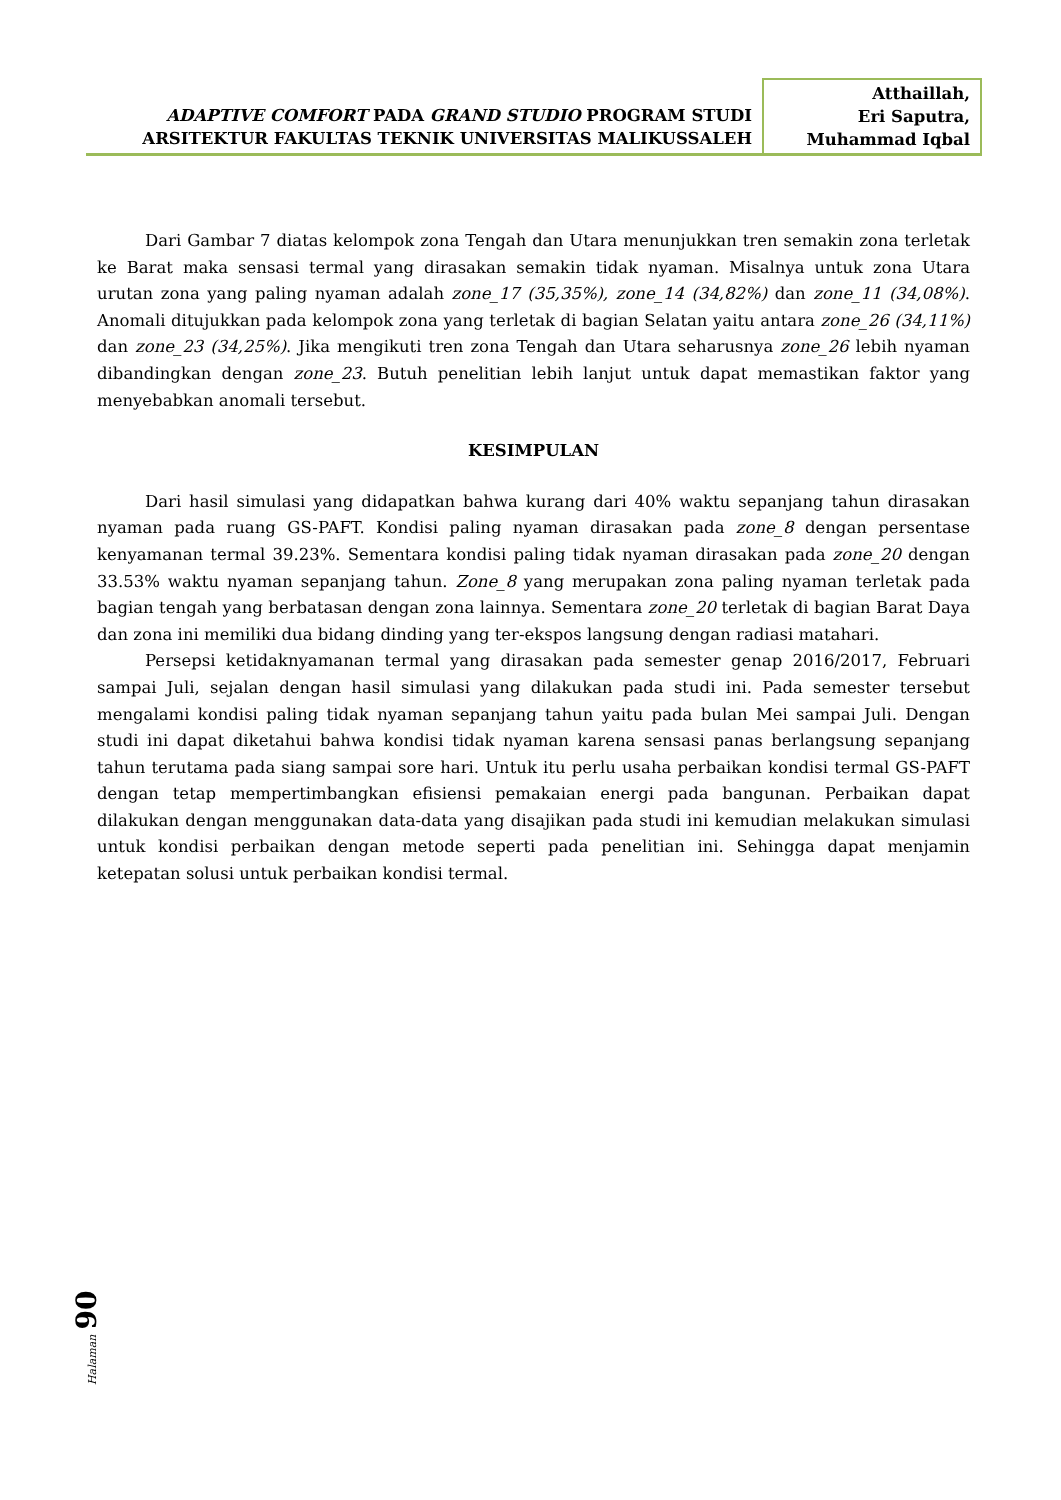ADAPTIVE COMFORT PADA GRAND STUDIO PROGRAM STUDI
ARSITEKTUR FAKULTAS TEKNIK UNIVERSITAS MALIKUSSALEH
Atthaillah,
Eri Saputra,
Muhammad Iqbal
Dari Gambar 7 diatas kelompok zona Tengah dan Utara menunjukkan tren semakin zona terletak ke Barat maka sensasi termal yang dirasakan semakin tidak nyaman. Misalnya untuk zona Utara urutan zona yang paling nyaman adalah zone_17 (35,35%), zone_14 (34,82%) dan zone_11 (34,08%). Anomali ditujukkan pada kelompok zona yang terletak di bagian Selatan yaitu antara zone_26 (34,11%) dan zone_23 (34,25%). Jika mengikuti tren zona Tengah dan Utara seharusnya zone_26 lebih nyaman dibandingkan dengan zone_23. Butuh penelitian lebih lanjut untuk dapat memastikan faktor yang menyebabkan anomali tersebut.
KESIMPULAN
Dari hasil simulasi yang didapatkan bahwa kurang dari 40% waktu sepanjang tahun dirasakan nyaman pada ruang GS-PAFT. Kondisi paling nyaman dirasakan pada zone_8 dengan persentase kenyamanan termal 39.23%. Sementara kondisi paling tidak nyaman dirasakan pada zone_20 dengan 33.53% waktu nyaman sepanjang tahun. Zone_8 yang merupakan zona paling nyaman terletak pada bagian tengah yang berbatasan dengan zona lainnya. Sementara zone_20 terletak di bagian Barat Daya dan zona ini memiliki dua bidang dinding yang ter-ekspos langsung dengan radiasi matahari.
Persepsi ketidaknyamanan termal yang dirasakan pada semester genap 2016/2017, Februari sampai Juli, sejalan dengan hasil simulasi yang dilakukan pada studi ini. Pada semester tersebut mengalami kondisi paling tidak nyaman sepanjang tahun yaitu pada bulan Mei sampai Juli. Dengan studi ini dapat diketahui bahwa kondisi tidak nyaman karena sensasi panas berlangsung sepanjang tahun terutama pada siang sampai sore hari. Untuk itu perlu usaha perbaikan kondisi termal GS-PAFT dengan tetap mempertimbangkan efisiensi pemakaian energi pada bangunan. Perbaikan dapat dilakukan dengan menggunakan data-data yang disajikan pada studi ini kemudian melakukan simulasi untuk kondisi perbaikan dengan metode seperti pada penelitian ini. Sehingga dapat menjamin ketepatan solusi untuk perbaikan kondisi termal.
Halaman 90